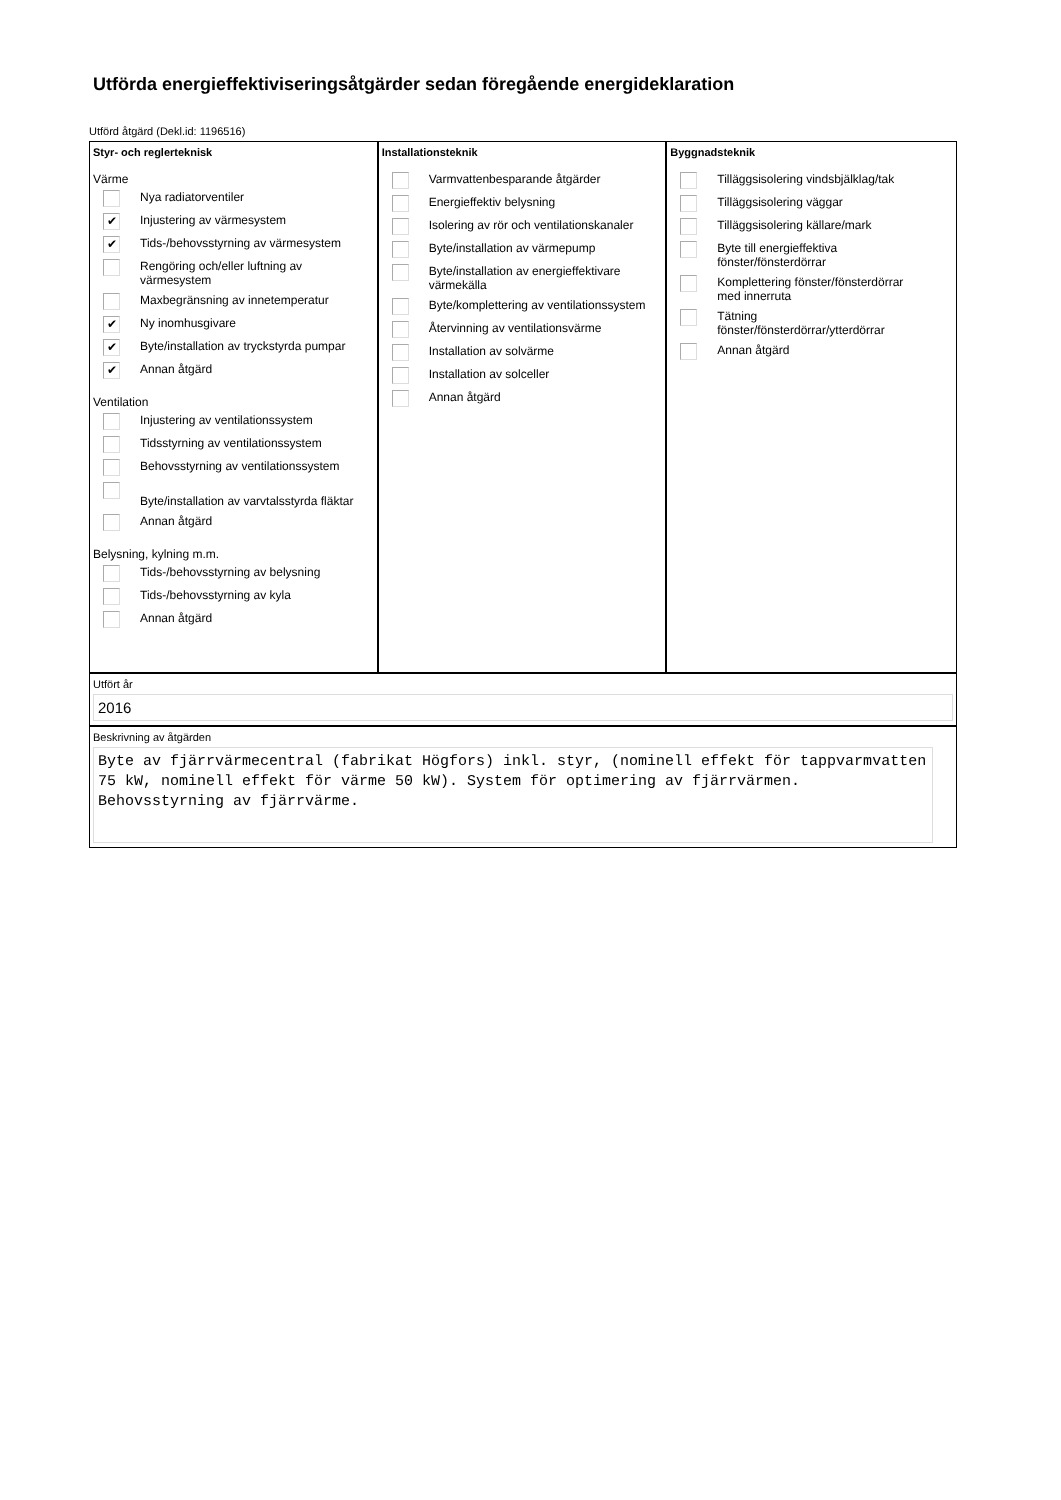Utförda energieffektiviseringsåtgärder sedan föregående energideklaration
Utförd åtgärd (Dekl.id: 1196516)
Styr- och reglerteknisk
Värme
Nya radiatorventiler
✔ Injustering av värmesystem
✔ Tids-/behovsstyrning av värmesystem
Rengöring och/eller luftning av
värmesystem
Maxbegränsning av innetemperatur
✔ Ny inomhusgivare
✔ Byte/installation av tryckstyrda pumpar
✔ Annan åtgärd
Ventilation
Injustering av ventilationssystem
Tidsstyrning av ventilationssystem
Behovsstyrning av ventilationssystem
Byte/installation av varvtalsstyrda fläktar
Annan åtgärd
Belysning, kylning m.m.
Tids-/behovsstyrning av belysning
Tids-/behovsstyrning av kyla
Annan åtgärd
Installationsteknik
Varmvattenbesparande åtgärder
Energieffektiv belysning
Isolering av rör och ventilationskanaler
Byte/installation av värmepump
Byte/installation av energieffektivare
värmekälla
Byte/komplettering av ventilationssystem
Återvinning av ventilationsvärme
Installation av solvärme
Installation av solceller
Annan åtgärd
Byggnadsteknik
Tilläggsisolering vindsbjälklag/tak
Tilläggsisolering väggar
Tilläggsisolering källare/mark
Byte till energieffektiva
fönster/fönsterdörrar
Komplettering fönster/fönsterdörrar
med innerruta
Tätning
fönster/fönsterdörrar/ytterdörrar
Annan åtgärd
Utfört år
2016
Beskrivning av åtgärden
Byte av fjärrvärmecentral (fabrikat Högfors) inkl. styr, (nominell effekt för tappvarmvatten 75 kW, nominell effekt för värme 50 kW). System för optimering av fjärrvärmen. Behovsstyrning av fjärrvärme.